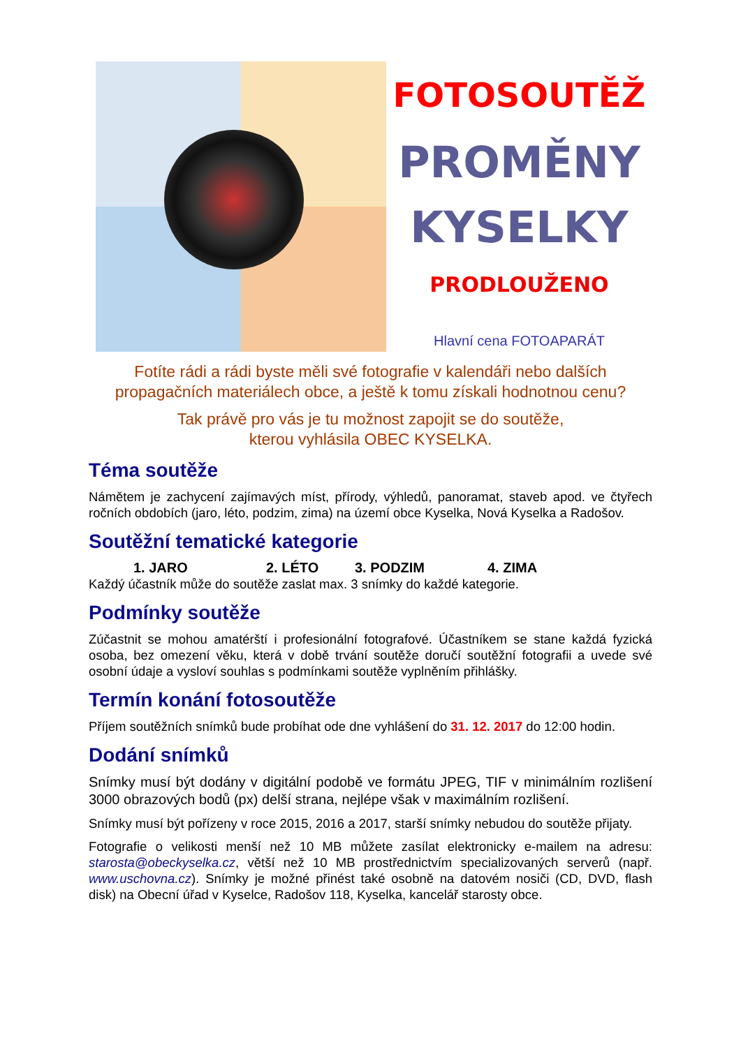FOTOSOUTĚŽ
PROMĚNY
KYSELKY
PRODLOUŽENO
Hlavní cena FOTOAPARÁT
Fotíte rádi a rádi byste měli své fotografie v kalendáři nebo dalších propagačních materiálech obce, a ještě k tomu získali hodnotnou cenu?
Tak právě pro vás je tu možnost zapojit se do soutěže,
kterou vyhlásila OBEC KYSELKA.
Téma soutěže
Námětem je zachycení zajímavých míst, přírody, výhledů, panoramat, staveb apod. ve čtyřech ročních obdobích (jaro, léto, podzim, zima) na území obce Kyselka, Nová Kyselka a Radošov.
Soutěžní tematické kategorie
1. JARO 2. LÉTO 3. PODZIM 4. ZIMA
Každý účastník může do soutěže zaslat max. 3 snímky do každé kategorie.
Podmínky soutěže
Zúčastnit se mohou amatérští i profesionální fotografové. Účastníkem se stane každá fyzická osoba, bez omezení věku, která v době trvání soutěže doručí soutěžní fotografii a uvede své osobní údaje a vysloví souhlas s podmínkami soutěže vyplněním přihlášky.
Termín konání fotosoutěže
Příjem soutěžních snímků bude probíhat ode dne vyhlášení do 31. 12. 2017 do 12:00 hodin.
Dodání snímků
Snímky musí být dodány v digitální podobě ve formátu JPEG, TIF v minimálním rozlišení 3000 obrazových bodů (px) delší strana, nejlépe však v maximálním rozlišení.
Snímky musí být pořízeny v roce 2015, 2016 a 2017, starší snímky nebudou do soutěže přijaty.
Fotografie o velikosti menší než 10 MB můžete zasílat elektronicky e-mailem na adresu: starosta@obeckyselka.cz, větší než 10 MB prostřednictvím specializovaných serverů (např. www.uschovna.cz). Snímky je možné přinést také osobně na datovém nosiči (CD, DVD, flash disk) na Obecní úřad v Kyselce, Radošov 118, Kyselka, kancelář starosty obce.